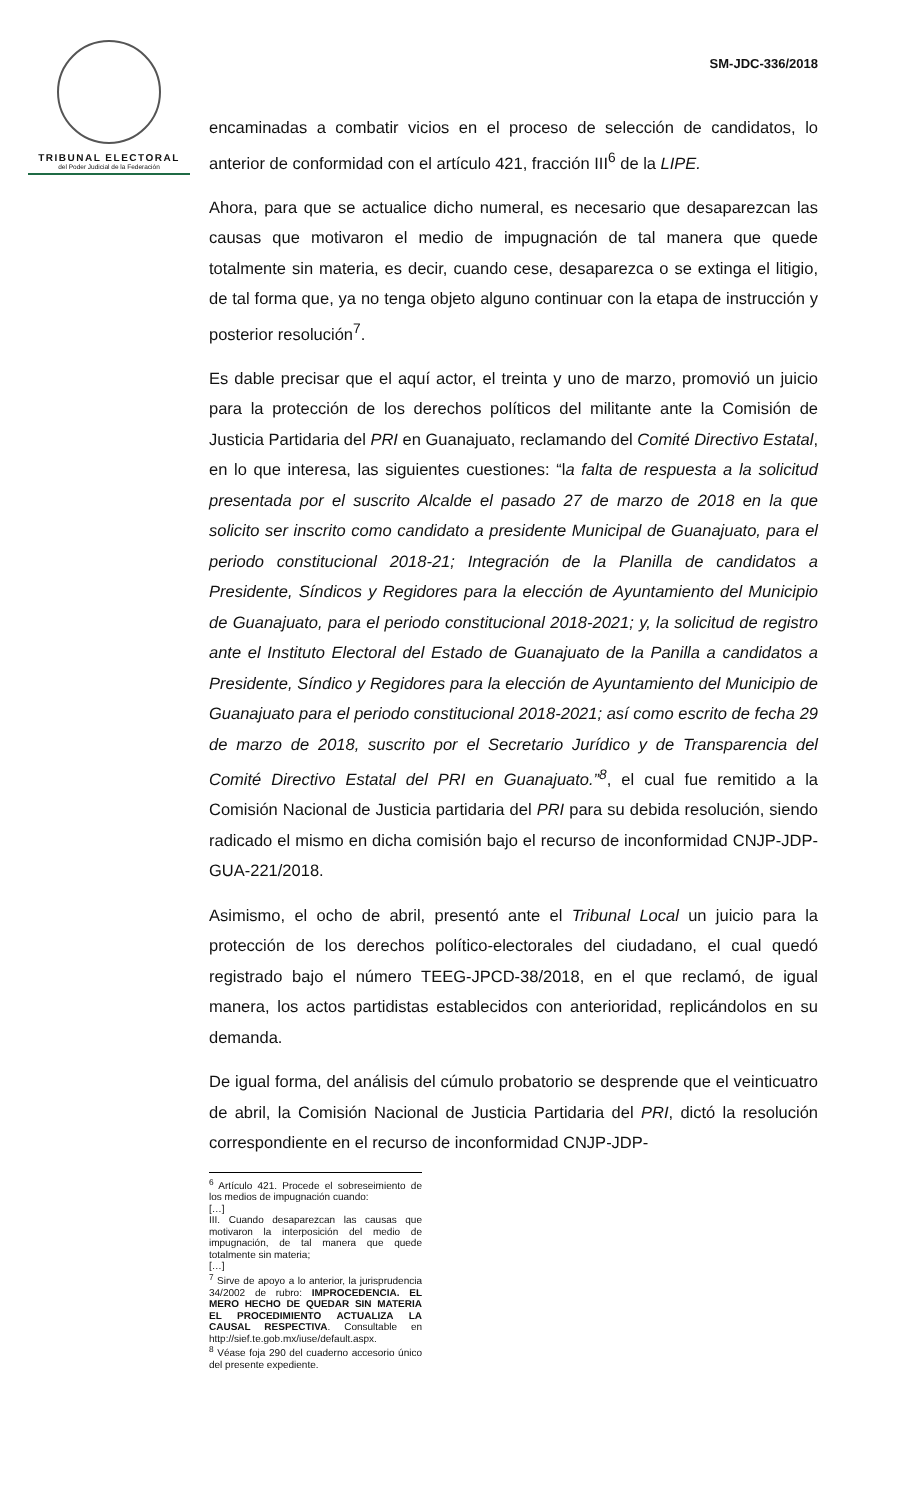TRIBUNAL ELECTORAL
del Poder Judicial de la Federación
SM-JDC-336/2018
encaminadas a combatir vicios en el proceso de selección de candidatos, lo anterior de conformidad con el artículo 421, fracción III<sup>6</sup> de la LIPE.
Ahora, para que se actualice dicho numeral, es necesario que desaparezcan las causas que motivaron el medio de impugnación de tal manera que quede totalmente sin materia, es decir, cuando cese, desaparezca o se extinga el litigio, de tal forma que, ya no tenga objeto alguno continuar con la etapa de instrucción y posterior resolución<sup>7</sup>.
Es dable precisar que el aquí actor, el treinta y uno de marzo, promovió un juicio para la protección de los derechos políticos del militante ante la Comisión de Justicia Partidaria del PRI en Guanajuato, reclamando del Comité Directivo Estatal, en lo que interesa, las siguientes cuestiones: “la falta de respuesta a la solicitud presentada por el suscrito Alcalde el pasado 27 de marzo de 2018 en la que solicito ser inscrito como candidato a presidente Municipal de Guanajuato, para el periodo constitucional 2018-21; Integración de la Planilla de candidatos a Presidente, Síndicos y Regidores para la elección de Ayuntamiento del Municipio de Guanajuato, para el periodo constitucional 2018-2021; y, la solicitud de registro ante el Instituto Electoral del Estado de Guanajuato de la Panilla a candidatos a Presidente, Síndico y Regidores para la elección de Ayuntamiento del Municipio de Guanajuato para el periodo constitucional 2018-2021; así como escrito de fecha 29 de marzo de 2018, suscrito por el Secretario Jurídico y de Transparencia del Comité Directivo Estatal del PRI en Guanajuato.”<sup>8</sup>, el cual fue remitido a la Comisión Nacional de Justicia partidaria del PRI para su debida resolución, siendo radicado el mismo en dicha comisión bajo el recurso de inconformidad CNJP-JDP-GUA-221/2018.
Asimismo, el ocho de abril, presentó ante el Tribunal Local un juicio para la protección de los derechos político-electorales del ciudadano, el cual quedó registrado bajo el número TEEG-JPCD-38/2018, en el que reclamó, de igual manera, los actos partidistas establecidos con anterioridad, replicándolos en su demanda.
De igual forma, del análisis del cúmulo probatorio se desprende que el veinticuatro de abril, la Comisión Nacional de Justicia Partidaria del PRI, dictó la resolución correspondiente en el recurso de inconformidad CNJP-JDP-
<sup>6</sup> Artículo 421. Procede el sobreseimiento de los medios de impugnación cuando:
[…]
III. Cuando desaparezcan las causas que motivaron la interposición del medio de impugnación, de tal manera que quede totalmente sin materia;
[…]
<sup>7</sup> Sirve de apoyo a lo anterior, la jurisprudencia 34/2002 de rubro: IMPROCEDENCIA. EL MERO HECHO DE QUEDAR SIN MATERIA EL PROCEDIMIENTO ACTUALIZA LA CAUSAL RESPECTIVA. Consultable en http://sief.te.gob.mx/iuse/default.aspx.
<sup>8</sup> Véase foja 290 del cuaderno accesorio único del presente expediente.